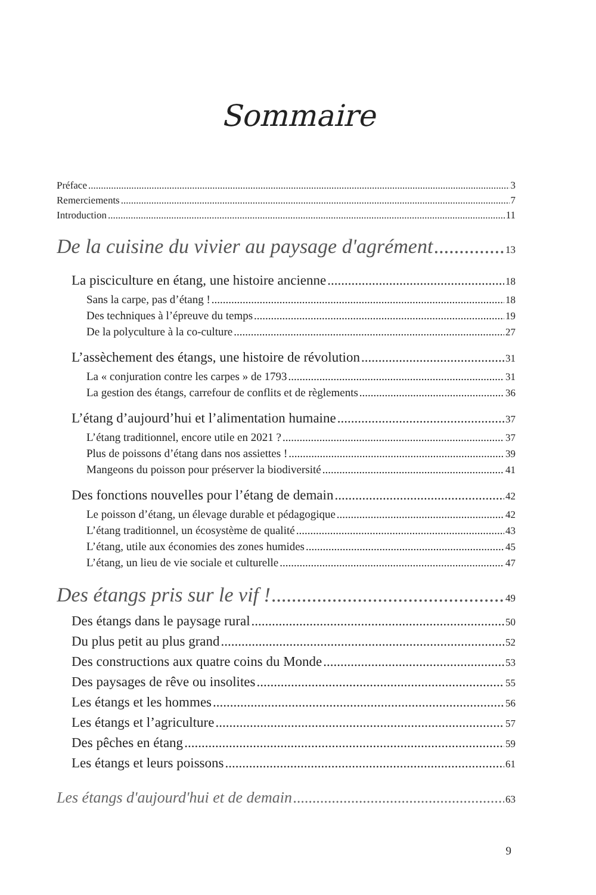Sommaire
Préface 3
Remerciements 7
Introduction 11
De la cuisine du vivier au paysage d'agrément 13
La pisciculture en étang, une histoire ancienne 18
Sans la carpe, pas d’étang ! 18
Des techniques à l’épreuve du temps 19
De la polyculture à la co-culture 27
L’assèchement des étangs, une histoire de révolution 31
La « conjuration contre les carpes » de 1793 31
La gestion des étangs, carrefour de conflits et de règlements 36
L’étang d’aujourd’hui et l’alimentation humaine 37
L’étang traditionnel, encore utile en 2021 ? 37
Plus de poissons d’étang dans nos assiettes ! 39
Mangeons du poisson pour préserver la biodiversité 41
Des fonctions nouvelles pour l’étang de demain 42
Le poisson d’étang, un élevage durable et pédagogique 42
L’étang traditionnel, un écosystème de qualité 43
L’étang, utile aux économies des zones humides 45
L’étang, un lieu de vie sociale et culturelle 47
Des étangs pris sur le vif ! 49
Des étangs dans le paysage rural 50
Du plus petit au plus grand 52
Des constructions aux quatre coins du Monde 53
Des paysages de rêve ou insolites 55
Les étangs et les hommes 56
Les étangs et l’agriculture 57
Des pêches en étang 59
Les étangs et leurs poissons 61
Les étangs d'aujourd'hui et de demain 63
9